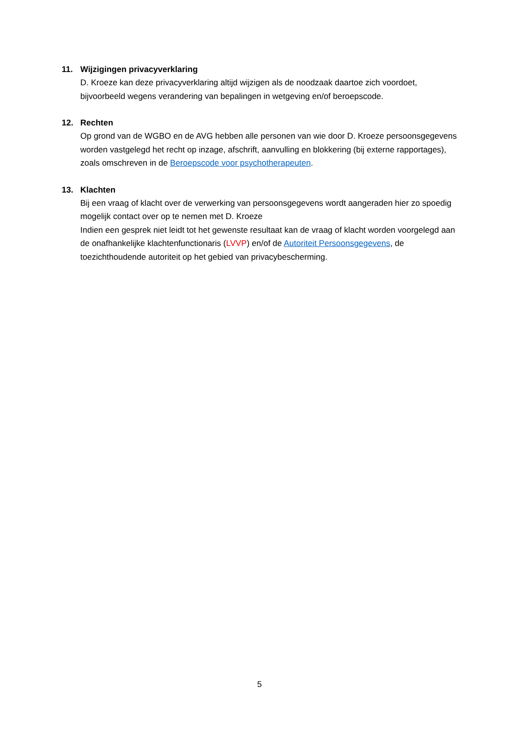11. Wijzigingen privacyverklaring
D. Kroeze kan deze privacyverklaring altijd wijzigen als de noodzaak daartoe zich voordoet, bijvoorbeeld wegens verandering van bepalingen in wetgeving en/of beroepscode.
12. Rechten
Op grond van de WGBO en de AVG hebben alle personen van wie door D. Kroeze persoonsgegevens worden vastgelegd het recht op inzage, afschrift, aanvulling en blokkering (bij externe rapportages), zoals omschreven in de Beroepscode voor psychotherapeuten.
13. Klachten
Bij een vraag of klacht over de verwerking van persoonsgegevens wordt aangeraden hier zo spoedig mogelijk contact over op te nemen met D. Kroeze
Indien een gesprek niet leidt tot het gewenste resultaat kan de vraag of klacht worden voorgelegd aan de onafhankelijke klachtenfunctionaris (LVVP) en/of de Autoriteit Persoonsgegevens, de toezichthoudende autoriteit op het gebied van privacybescherming.
5